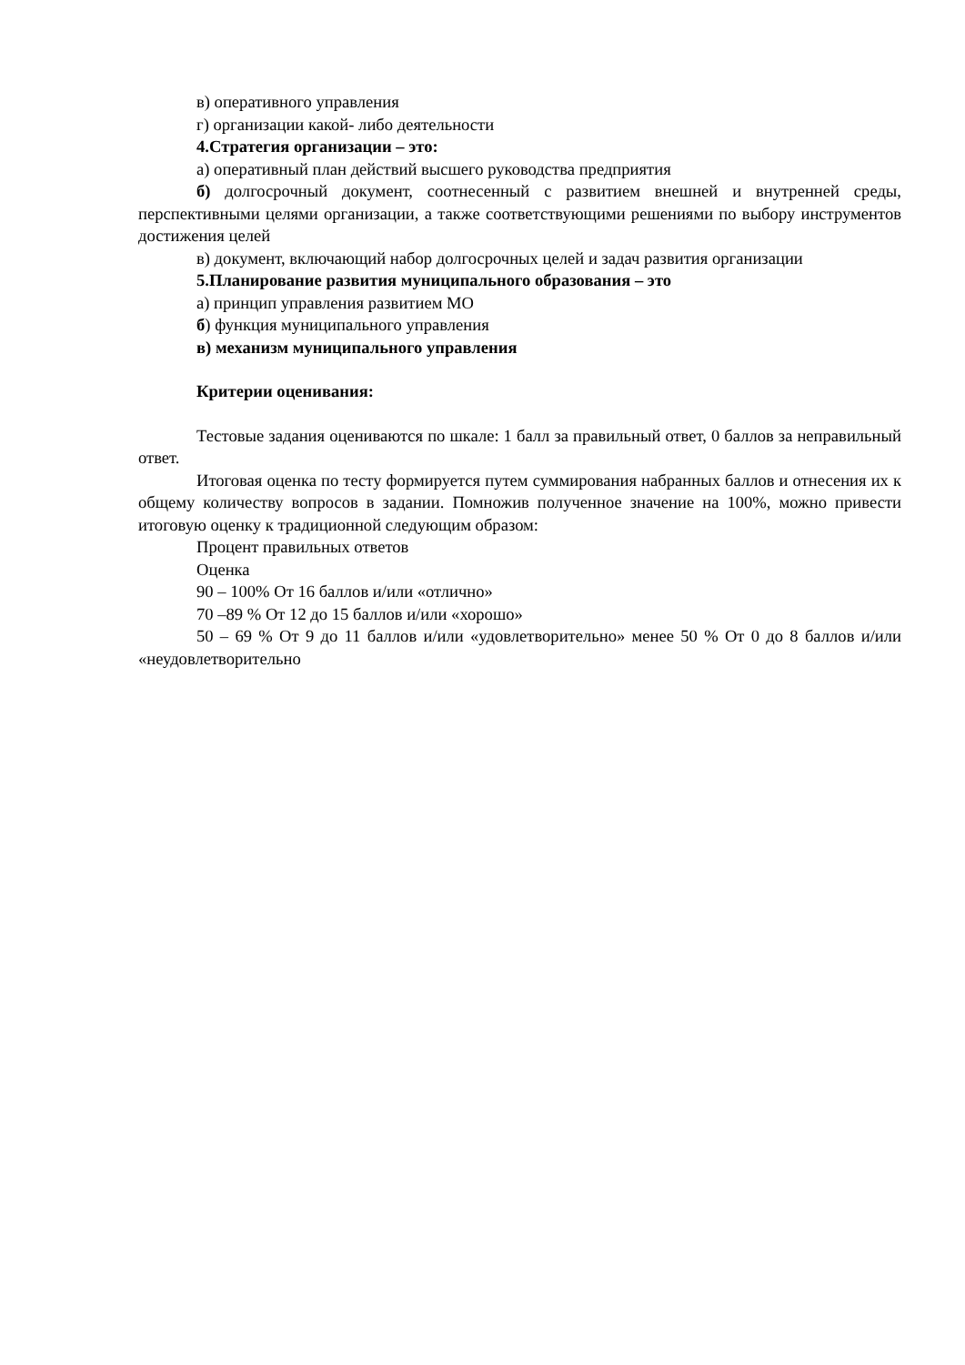в) оперативного управления
г) организации какой- либо деятельности
4.Стратегия организации – это:
а) оперативный план действий высшего руководства предприятия
б) долгосрочный документ, соотнесенный с развитием внешней и внутренней среды, перспективными целями организации, а также соответствующими решениями по выбору инструментов достижения целей
в) документ, включающий набор долгосрочных целей и задач развития организации
5.Планирование развития муниципального образования – это
а) принцип управления развитием МО
б) функция муниципального управления
в) механизм муниципального управления
Критерии оценивания:
Тестовые задания оцениваются по шкале: 1 балл за правильный ответ, 0 баллов за неправильный ответ.
Итоговая оценка по тесту формируется путем суммирования набранных баллов и отнесения их к общему количеству вопросов в задании. Помножив полученное значение на 100%, можно привести итоговую оценку к традиционной следующим образом:
Процент правильных ответов
Оценка
90 – 100% От 16 баллов и/или «отлично»
70 –89 % От 12 до 15 баллов и/или «хорошо»
50 – 69 % От 9 до 11 баллов и/или «удовлетворительно» менее 50 % От 0 до 8 баллов и/или «неудовлетворительно